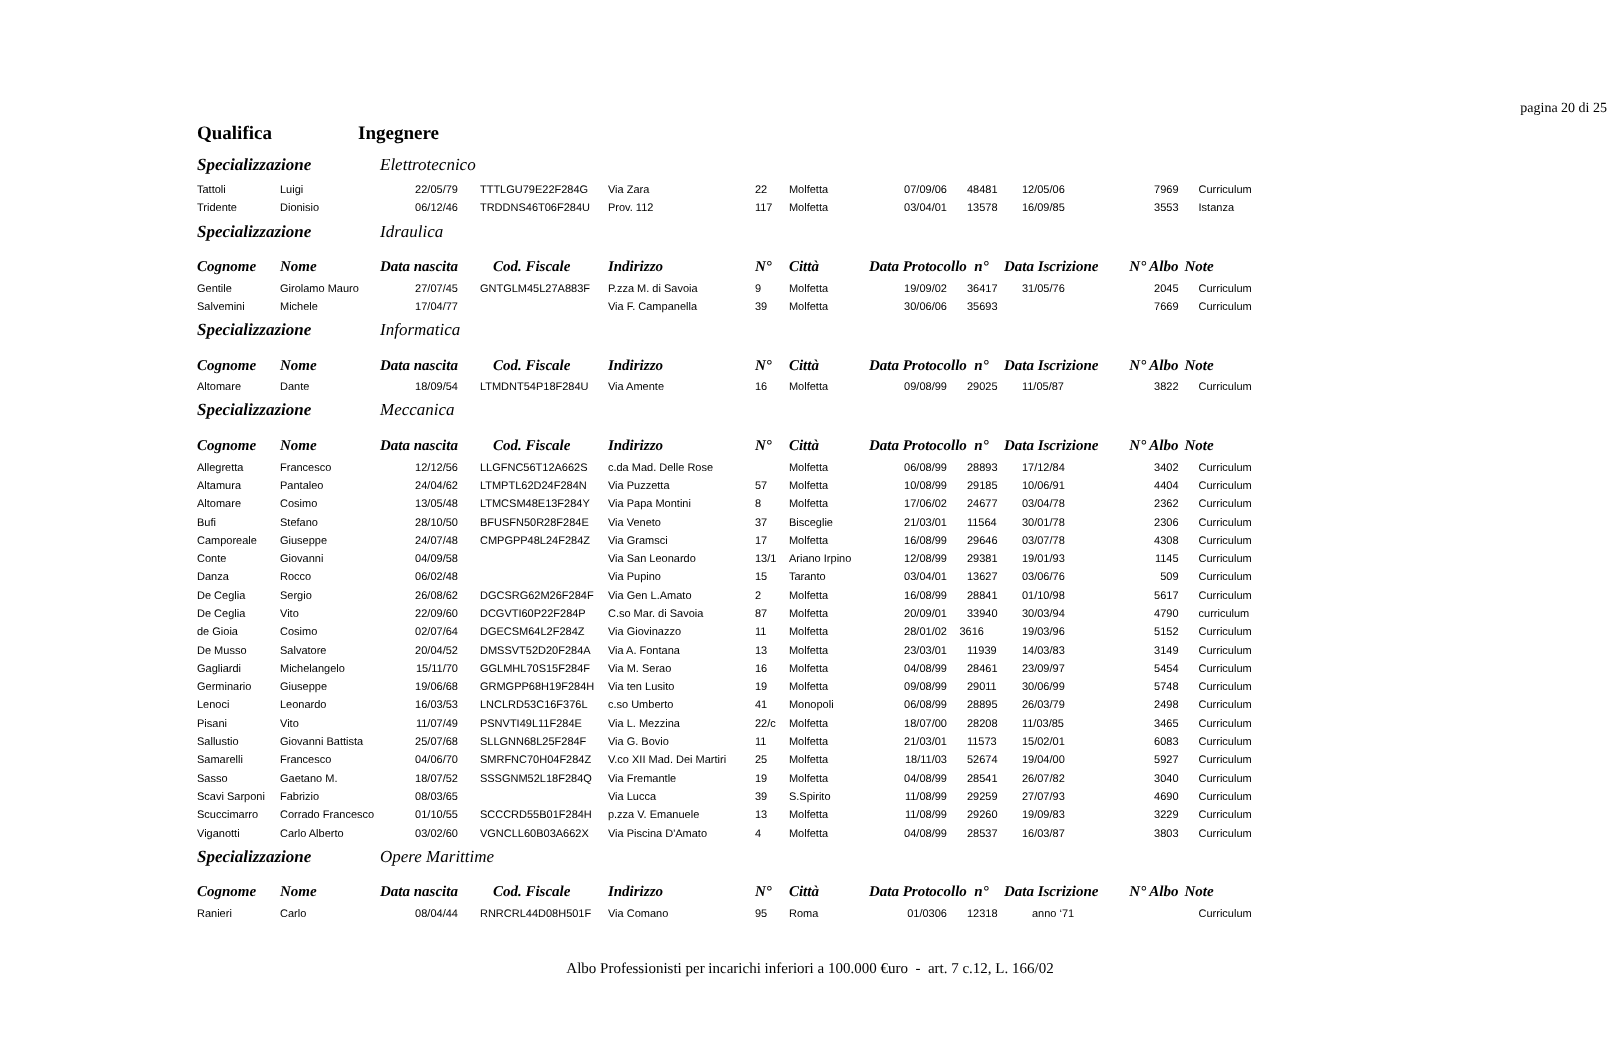pagina 20 di 25
| Qualifica | Ingegnere | | | | | | | | | | |
| Specializzazione | | Elettrotecnico | | | | | | | | | |
| Tattoli | Luigi | 22/05/79 | TTTLGU79E22F284G | Via Zara | 22 | Molfetta | 07/09/06 | 48481 | 12/05/06 | 7969 | Curriculum |
| Tridente | Dionisio | 06/12/46 | TRDDNS46T06F284U | Prov. 112 | 117 | Molfetta | 03/04/01 | 13578 | 16/09/85 | 3553 | Istanza |
| Specializzazione | | Idraulica | | | | | | | | | |
| Cognome | Nome | Data nascita | Cod. Fiscale | Indirizzo | N° | Città | Data Protocollo n° | | Data Iscrizione | N° Albo | Note |
| Gentile | Girolamo Mauro | 27/07/45 | GNTGLM45L27A883F | P.zza M. di Savoia | 9 | Molfetta | 19/09/02 | 36417 | 31/05/76 | 2045 | Curriculum |
| Salvemini | Michele | 17/04/77 | | Via F. Campanella | 39 | Molfetta | 30/06/06 | 35693 | | 7669 | Curriculum |
| Specializzazione | | Informatica | | | | | | | | | |
| Cognome | Nome | Data nascita | Cod. Fiscale | Indirizzo | N° | Città | Data Protocollo n° | | Data Iscrizione | N° Albo | Note |
| Altomare | Dante | 18/09/54 | LTMDNT54P18F284U | Via Amente | 16 | Molfetta | 09/08/99 | 29025 | 11/05/87 | 3822 | Curriculum |
| Specializzazione | | Meccanica | | | | | | | | | |
| Cognome | Nome | Data nascita | Cod. Fiscale | Indirizzo | N° | Città | Data Protocollo n° | | Data Iscrizione | N° Albo | Note |
| Allegretta | Francesco | 12/12/56 | LLGFNC56T12A662S | c.da Mad. Delle Rose | | Molfetta | 06/08/99 | 28893 | 17/12/84 | 3402 | Curriculum |
| Altamura | Pantaleo | 24/04/62 | LTMPTL62D24F284N | Via Puzzetta | 57 | Molfetta | 10/08/99 | 29185 | 10/06/91 | 4404 | Curriculum |
| Altomare | Cosimo | 13/05/48 | LTMCSM48E13F284Y | Via Papa Montini | 8 | Molfetta | 17/06/02 | 24677 | 03/04/78 | 2362 | Curriculum |
| Bufi | Stefano | 28/10/50 | BFUSFN50R28F284E | Via Veneto | 37 | Bisceglie | 21/03/01 | 11564 | 30/01/78 | 2306 | Curriculum |
| Camporeale | Giuseppe | 24/07/48 | CMPGPP48L24F284Z | Via Gramsci | 17 | Molfetta | 16/08/99 | 29646 | 03/07/78 | 4308 | Curriculum |
| Conte | Giovanni | 04/09/58 | | Via San Leonardo | 13/1 | Ariano Irpino | 12/08/99 | 29381 | 19/01/93 | 1145 | Curriculum |
| Danza | Rocco | 06/02/48 | | Via Pupino | 15 | Taranto | 03/04/01 | 13627 | 03/06/76 | 509 | Curriculum |
| De Ceglia | Sergio | 26/08/62 | DGCSRG62M26F284F | Via Gen L.Amato | 2 | Molfetta | 16/08/99 | 28841 | 01/10/98 | 5617 | Curriculum |
| De Ceglia | Vito | 22/09/60 | DCGVTI60P22F284P | C.so Mar. di Savoia | 87 | Molfetta | 20/09/01 | 33940 | 30/03/94 | 4790 | curriculum |
| de Gioia | Cosimo | 02/07/64 | DGECSM64L2F284Z | Via Giovinazzo | 11 | Molfetta | 28/01/02 | 3616 | 19/03/96 | 5152 | Curriculum |
| De Musso | Salvatore | 20/04/52 | DMSSVT52D20F284A | Via A. Fontana | 13 | Molfetta | 23/03/01 | 11939 | 14/03/83 | 3149 | Curriculum |
| Gagliardi | Michelangelo | 15/11/70 | GGLMHL70S15F284F | Via M. Serao | 16 | Molfetta | 04/08/99 | 28461 | 23/09/97 | 5454 | Curriculum |
| Germinario | Giuseppe | 19/06/68 | GRMGPP68H19F284H | Via ten Lusito | 19 | Molfetta | 09/08/99 | 29011 | 30/06/99 | 5748 | Curriculum |
| Lenoci | Leonardo | 16/03/53 | LNCLRD53C16F376L | c.so Umberto | 41 | Monopoli | 06/08/99 | 28895 | 26/03/79 | 2498 | Curriculum |
| Pisani | Vito | 11/07/49 | PSNVTI49L11F284E | Via L. Mezzina | 22/c | Molfetta | 18/07/00 | 28208 | 11/03/85 | 3465 | Curriculum |
| Sallustio | Giovanni Battista | 25/07/68 | SLLGNN68L25F284F | Via G. Bovio | 11 | Molfetta | 21/03/01 | 11573 | 15/02/01 | 6083 | Curriculum |
| Samarelli | Francesco | 04/06/70 | SMRFNC70H04F284Z | V.co XII Mad. Dei Martiri | 25 | Molfetta | 18/11/03 | 52674 | 19/04/00 | 5927 | Curriculum |
| Sasso | Gaetano M. | 18/07/52 | SSSGNM52L18F284Q | Via Fremantle | 19 | Molfetta | 04/08/99 | 28541 | 26/07/82 | 3040 | Curriculum |
| Scavi Sarponi | Fabrizio | 08/03/65 | | Via Lucca | 39 | S.Spirito | 11/08/99 | 29259 | 27/07/93 | 4690 | Curriculum |
| Scuccimarro | Corrado Francesco | 01/10/55 | SCCCRD55B01F284H | p.zza V. Emanuele | 13 | Molfetta | 11/08/99 | 29260 | 19/09/83 | 3229 | Curriculum |
| Viganotti | Carlo Alberto | 03/02/60 | VGNCLL60B03A662X | Via Piscina D'Amato | 4 | Molfetta | 04/08/99 | 28537 | 16/03/87 | 3803 | Curriculum |
| Specializzazione | | Opere Marittime | | | | | | | | | |
| Cognome | Nome | Data nascita | Cod. Fiscale | Indirizzo | N° | Città | Data Protocollo n° | | Data Iscrizione | N° Albo | Note |
| Ranieri | Carlo | 08/04/44 | RNRCRL44D08H501F | Via Comano | 95 | Roma | 01/0306 | 12318 | anno ‘71 | | Curriculum |
Albo Professionisti per incarichi inferiori a 100.000 €uro - art. 7 c.12, L. 166/02